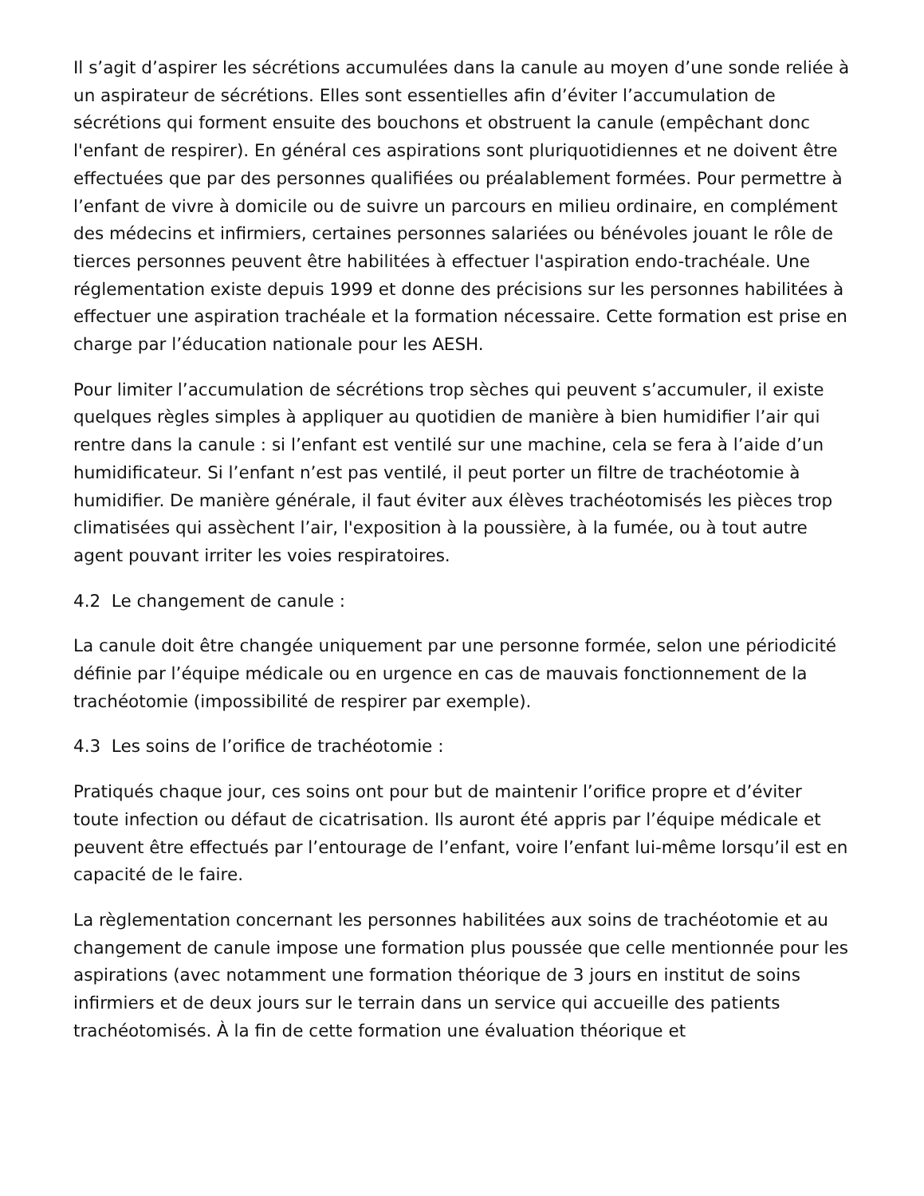Il s’agit d’aspirer les sécrétions accumulées dans la canule au moyen d’une sonde reliée à un aspirateur de sécrétions. Elles sont essentielles afin d’éviter l’accumulation de sécrétions qui forment ensuite des bouchons et obstruent la canule (empêchant donc l'enfant de respirer). En général ces aspirations sont pluriquotidiennes et ne doivent être effectuées que par des personnes qualifiées ou préalablement formées. Pour permettre à l’enfant de vivre à domicile ou de suivre un parcours en milieu ordinaire, en complément des médecins et infirmiers, certaines personnes salariées ou bénévoles jouant le rôle de tierces personnes peuvent être habilitées à effectuer l'aspiration endo-trachéale. Une réglementation existe depuis 1999 et donne des précisions sur les personnes habilitées à effectuer une aspiration trachéale et la formation nécessaire. Cette formation est prise en charge par l’éducation nationale pour les AESH.
Pour limiter l’accumulation de sécrétions trop sèches qui peuvent s’accumuler, il existe quelques règles simples à appliquer au quotidien de manière à bien humidifier l’air qui rentre dans la canule : si l’enfant est ventilé sur une machine, cela se fera à l’aide d’un humidificateur. Si l’enfant n’est pas ventilé, il peut porter un filtre de trachéotomie à humidifier. De manière générale, il faut éviter aux élèves trachéotomisés les pièces trop climatisées qui assèchent l’air, l'exposition à la poussière, à la fumée, ou à tout autre agent pouvant irriter les voies respiratoires.
4.2 Le changement de canule :
La canule doit être changée uniquement par une personne formée, selon une périodicité définie par l’équipe médicale ou en urgence en cas de mauvais fonctionnement de la trachéotomie (impossibilité de respirer par exemple).
4.3 Les soins de l’orifice de trachéotomie :
Pratiqués chaque jour, ces soins ont pour but de maintenir l’orifice propre et d’éviter toute infection ou défaut de cicatrisation. Ils auront été appris par l’équipe médicale et peuvent être effectués par l’entourage de l’enfant, voire l’enfant lui-même lorsqu’il est en capacité de le faire.
La règlementation concernant les personnes habilitées aux soins de trachéotomie et au changement de canule impose une formation plus poussée que celle mentionnée pour les aspirations (avec notamment une formation théorique de 3 jours en institut de soins infirmiers et de deux jours sur le terrain dans un service qui accueille des patients trachéotomisés. À la fin de cette formation une évaluation théorique et